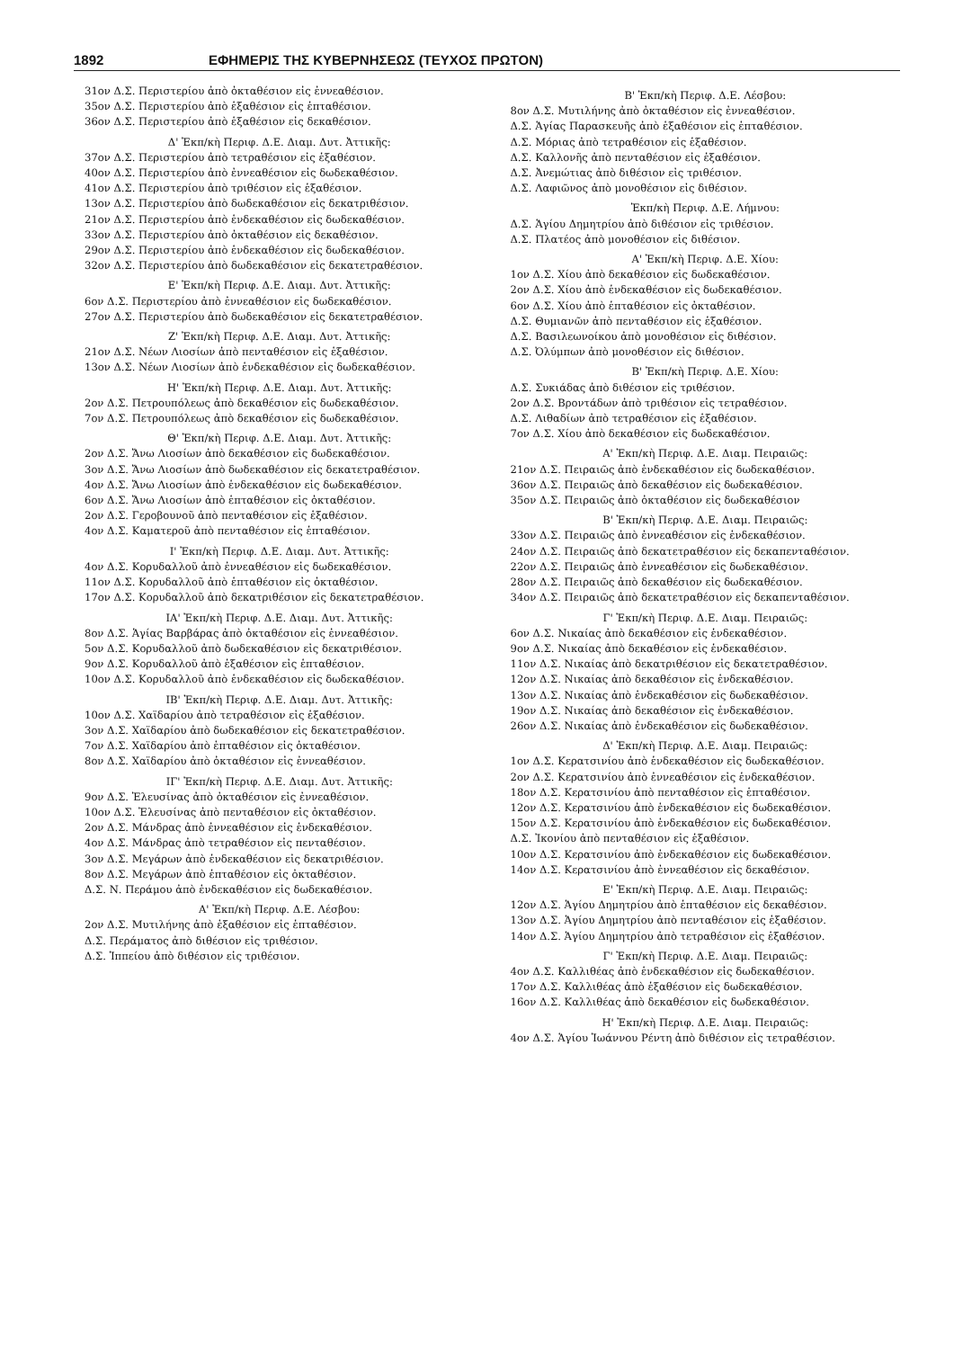1892 ΕΦΗΜΕΡΙΣ ΤΗΣ ΚΥΒΕΡΝΗΣΕΩΣ (ΤΕΥΧΟΣ ΠΡΩΤΟΝ)
31ον Δ.Σ. Περιστερίου ἀπὸ ὀκταθέσιον εἰς ἐννεαθέσιον.
35ον Δ.Σ. Περιστερίου ἀπὸ ἑξαθέσιον εἰς ἑπταθέσιον.
36ον Δ.Σ. Περιστερίου ἀπὸ ἑξαθέσιον εἰς δεκαθέσιον.
Δ' Ἐκπ/κὴ Περιφ. Δ.Ε. Διαμ. Δυτ. Ἀττικῆς:
37ον Δ.Σ. Περιστερίου ἀπὸ τετραθέσιον εἰς ἑξαθέσιον.
40ον Δ.Σ. Περιστερίου ἀπὸ ἐννεαθέσιον εἰς δωδεκαθέσιον.
41ον Δ.Σ. Περιστερίου ἀπὸ τριθέσιον εἰς ἑξαθέσιον.
13ον Δ.Σ. Περιστερίου ἀπὸ δωδεκαθέσιον εἰς δεκατριθέσιον.
21ον Δ.Σ. Περιστερίου ἀπὸ ἑνδεκαθέσιον εἰς δωδεκαθέσιον.
33ον Δ.Σ. Περιστερίου ἀπὸ ὀκταθέσιον εἰς δεκαθέσιον.
29ον Δ.Σ. Περιστερίου ἀπὸ ἑνδεκαθέσιον εἰς δωδεκαθέσιον.
32ον Δ.Σ. Περιστερίου ἀπὸ δωδεκαθέσιον εἰς δεκατετραθέσιον.
Ε' Ἐκπ/κὴ Περιφ. Δ.Ε. Διαμ. Δυτ. Ἀττικῆς:
6ον Δ.Σ. Περιστερίου ἀπὸ ἐννεαθέσιον εἰς δωδεκαθέσιον.
27ον Δ.Σ. Περιστερίου ἀπὸ δωδεκαθέσιον εἰς δεκατετραθέσιον.
Ζ' Ἐκπ/κὴ Περιφ. Δ.Ε. Διαμ. Δυτ. Ἀττικῆς:
21ον Δ.Σ. Νέων Λιοσίων ἀπὸ πενταθέσιον εἰς ἑξαθέσιον.
13ον Δ.Σ. Νέων Λιοσίων ἀπὸ ἑνδεκαθέσιον εἰς δωδεκαθέσιον.
Η' Ἐκπ/κὴ Περιφ. Δ.Ε. Διαμ. Δυτ. Ἀττικῆς:
2ον Δ.Σ. Πετρουπόλεως ἀπὸ δεκαθέσιον εἰς δωδεκαθέσιον.
7ον Δ.Σ. Πετρουπόλεως ἀπὸ δεκαθέσιον εἰς δωδεκαθέσιον.
Θ' Ἐκπ/κὴ Περιφ. Δ.Ε. Διαμ. Δυτ. Ἀττικῆς:
2ον Δ.Σ. Ἄνω Λιοσίων ἀπὸ δεκαθέσιον εἰς δωδεκαθέσιον.
3ον Δ.Σ. Ἄνω Λιοσίων ἀπὸ δωδεκαθέσιον εἰς δεκατετραθέσιον.
4ον Δ.Σ. Ἄνω Λιοσίων ἀπὸ ἑνδεκαθέσιον εἰς δωδεκαθέσιον.
6ον Δ.Σ. Ἄνω Λιοσίων ἀπὸ ἑπταθέσιον εἰς ὀκταθέσιον.
2ον Δ.Σ. Γεροβουνοῦ ἀπὸ πενταθέσιον εἰς ἑξαθέσιον.
4ον Δ.Σ. Καματεροῦ ἀπὸ πενταθέσιον εἰς ἑπταθέσιον.
Ι' Ἐκπ/κὴ Περιφ. Δ.Ε. Διαμ. Δυτ. Ἀττικῆς:
4ον Δ.Σ. Κορυδαλλοῦ ἀπὸ ἐννεαθέσιον εἰς δωδεκαθέσιον.
11ον Δ.Σ. Κορυδαλλοῦ ἀπὸ ἑπταθέσιον εἰς ὀκταθέσιον.
17ον Δ.Σ. Κορυδαλλοῦ ἀπὸ δεκατριθέσιον εἰς δεκατετραθέσιον.
ΙΑ' Ἐκπ/κὴ Περιφ. Δ.Ε. Διαμ. Δυτ. Ἀττικῆς:
8ον Δ.Σ. Ἁγίας Βαρβάρας ἀπὸ ὀκταθέσιον εἰς ἐννεαθέσιον.
5ον Δ.Σ. Κορυδαλλοῦ ἀπὸ δωδεκαθέσιον εἰς δεκατριθέσιον.
9ον Δ.Σ. Κορυδαλλοῦ ἀπὸ ἑξαθέσιον εἰς ἑπταθέσιον.
10ον Δ.Σ. Κορυδαλλοῦ ἀπὸ ἑνδεκαθέσιον εἰς δωδεκαθέσιον.
ΙΒ' Ἐκπ/κὴ Περιφ. Δ.Ε. Διαμ. Δυτ. Ἀττικῆς:
10ον Δ.Σ. Χαϊδαρίου ἀπὸ τετραθέσιον εἰς ἑξαθέσιον.
3ον Δ.Σ. Χαϊδαρίου ἀπὸ δωδεκαθέσιον εἰς δεκατετραθέσιον.
7ον Δ.Σ. Χαϊδαρίου ἀπὸ ἑπταθέσιον εἰς ὀκταθέσιον.
8ον Δ.Σ. Χαϊδαρίου ἀπὸ ὀκταθέσιον εἰς ἐννεαθέσιον.
ΙΓ' Ἐκπ/κὴ Περιφ. Δ.Ε. Διαμ. Δυτ. Ἀττικῆς:
9ον Δ.Σ. Ἐλευσίνας ἀπὸ ὀκταθέσιον εἰς ἐννεαθέσιον.
10ον Δ.Σ. Ἐλευσίνας ἀπὸ πενταθέσιον εἰς ὀκταθέσιον.
2ον Δ.Σ. Μάνδρας ἀπὸ ἐννεαθέσιον εἰς ἑνδεκαθέσιον.
4ον Δ.Σ. Μάνδρας ἀπὸ τετραθέσιον εἰς πενταθέσιον.
3ον Δ.Σ. Μεγάρων ἀπὸ ἑνδεκαθέσιον εἰς δεκατριθέσιον.
8ον Δ.Σ. Μεγάρων ἀπὸ ἑπταθέσιον εἰς ὀκταθέσιον.
Δ.Σ. Ν. Περάμου ἀπὸ ἑνδεκαθέσιον εἰς δωδεκαθέσιον.
Α' Ἐκπ/κὴ Περιφ. Δ.Ε. Λέσβου:
2ον Δ.Σ. Μυτιλήνης ἀπὸ ἑξαθέσιον εἰς ἑπταθέσιον.
Δ.Σ. Περάματος ἀπὸ διθέσιον εἰς τριθέσιον.
Δ.Σ. Ἱππείου ἀπὸ διθέσιον εἰς τριθέσιον.
Β' Ἐκπ/κὴ Περιφ. Δ.Ε. Λέσβου:
8ον Δ.Σ. Μυτιλήνης ἀπὸ ὀκταθέσιον εἰς ἐννεαθέσιον.
Δ.Σ. Ἁγίας Παρασκευῆς ἀπὸ ἑξαθέσιον εἰς ἑπταθέσιον.
Δ.Σ. Μόριας ἀπὸ τετραθέσιον εἰς ἑξαθέσιον.
Δ.Σ. Καλλονῆς ἀπὸ πενταθέσιον εἰς ἑξαθέσιον.
Δ.Σ. Ἀνεμώτιας ἀπὸ διθέσιον εἰς τριθέσιον.
Δ.Σ. Λαφιῶνος ἀπὸ μονοθέσιον εἰς διθέσιον.
Ἐκπ/κὴ Περιφ. Δ.Ε. Λήμνου:
Δ.Σ. Ἁγίου Δημητρίου ἀπὸ διθέσιον εἰς τριθέσιον.
Δ.Σ. Πλατέος ἀπὸ μονοθέσιον εἰς διθέσιον.
Α' Ἐκπ/κὴ Περιφ. Δ.Ε. Χίου:
1ον Δ.Σ. Χίου ἀπὸ δεκαθέσιον εἰς δωδεκαθέσιον.
2ον Δ.Σ. Χίου ἀπὸ ἑνδεκαθέσιον εἰς δωδεκαθέσιον.
6ον Δ.Σ. Χίου ἀπὸ ἑπταθέσιον εἰς ὀκταθέσιον.
Δ.Σ. Θυμιανῶν ἀπὸ πενταθέσιον εἰς ἑξαθέσιον.
Δ.Σ. Βασιλεωνοίκου ἀπὸ μονοθέσιον εἰς διθέσιον.
Δ.Σ. Ὀλύμπων ἀπὸ μονοθέσιον εἰς διθέσιον.
Β' Ἐκπ/κὴ Περιφ. Δ.Ε. Χίου:
Δ.Σ. Συκιάδας ἀπὸ διθέσιον εἰς τριθέσιον.
2ον Δ.Σ. Βροντάδων ἀπὸ τριθέσιον εἰς τετραθέσιον.
Δ.Σ. Λιθαδίων ἀπὸ τετραθέσιον εἰς ἑξαθέσιον.
7ον Δ.Σ. Χίου ἀπὸ δεκαθέσιον εἰς δωδεκαθέσιον.
Α' Ἐκπ/κὴ Περιφ. Δ.Ε. Διαμ. Πειραιῶς:
21ον Δ.Σ. Πειραιῶς ἀπὸ ἑνδεκαθέσιον εἰς δωδεκαθέσιον.
36ον Δ.Σ. Πειραιῶς ἀπὸ δεκαθέσιον εἰς δωδεκαθέσιον.
35ον Δ.Σ. Πειραιῶς ἀπὸ ὀκταθέσιον εἰς δωδεκαθέσιον
Β' Ἐκπ/κὴ Περιφ. Δ.Ε. Διαμ. Πειραιῶς:
33ον Δ.Σ. Πειραιῶς ἀπὸ ἐννεαθέσιον εἰς ἑνδεκαθέσιον.
24ον Δ.Σ. Πειραιῶς ἀπὸ δεκατετραθέσιον εἰς δεκαπενταθέσιον.
22ον Δ.Σ. Πειραιῶς ἀπὸ ἐννεαθέσιον εἰς δωδεκαθέσιον.
28ον Δ.Σ. Πειραιῶς ἀπὸ δεκαθέσιον εἰς δωδεκαθέσιον.
34ον Δ.Σ. Πειραιῶς ἀπὸ δεκατετραθέσιον εἰς δεκαπενταθέσιον.
Γ' Ἐκπ/κὴ Περιφ. Δ.Ε. Διαμ. Πειραιῶς:
6ον Δ.Σ. Νικαίας ἀπὸ δεκαθέσιον εἰς ἑνδεκαθέσιον.
9ον Δ.Σ. Νικαίας ἀπὸ δεκαθέσιον εἰς ἑνδεκαθέσιον.
11ον Δ.Σ. Νικαίας ἀπὸ δεκατριθέσιον εἰς δεκατετραθέσιον.
12ον Δ.Σ. Νικαίας ἀπὸ δεκαθέσιον εἰς ἑνδεκαθέσιον.
13ον Δ.Σ. Νικαίας ἀπὸ ἑνδεκαθέσιον εἰς δωδεκαθέσιον.
19ον Δ.Σ. Νικαίας ἀπὸ δεκαθέσιον εἰς ἑνδεκαθέσιον.
26ον Δ.Σ. Νικαίας ἀπὸ ἑνδεκαθέσιον εἰς δωδεκαθέσιον.
Δ' Ἐκπ/κὴ Περιφ. Δ.Ε. Διαμ. Πειραιῶς:
1ον Δ.Σ. Κερατσινίου ἀπὸ ἑνδεκαθέσιον εἰς δωδεκαθέσιον.
2ον Δ.Σ. Κερατσινίου ἀπὸ ἐννεαθέσιον εἰς ἑνδεκαθέσιον.
18ον Δ.Σ. Κερατσινίου ἀπὸ πενταθέσιον εἰς ἑπταθέσιον.
12ον Δ.Σ. Κερατσινίου ἀπὸ ἑνδεκαθέσιον εἰς δωδεκαθέσιον.
15ον Δ.Σ. Κερατσινίου ἀπὸ ἑνδεκαθέσιον εἰς δωδεκαθέσιον.
Δ.Σ. Ἰκονίου ἀπὸ πενταθέσιον εἰς ἑξαθέσιον.
10ον Δ.Σ. Κερατσινίου ἀπὸ ἑνδεκαθέσιον εἰς δωδεκαθέσιον.
14ον Δ.Σ. Κερατσινίου ἀπὸ ἐννεαθέσιον εἰς δεκαθέσιον.
Ε' Ἐκπ/κὴ Περιφ. Δ.Ε. Διαμ. Πειραιῶς:
12ον Δ.Σ. Ἁγίου Δημητρίου ἀπὸ ἑπταθέσιον εἰς δεκαθέσιον.
13ον Δ.Σ. Ἁγίου Δημητρίου ἀπὸ πενταθέσιον εἰς ἑξαθέσιον.
14ον Δ.Σ. Ἁγίου Δημητρίου ἀπὸ τετραθέσιον εἰς ἑξαθέσιον.
Γ' Ἐκπ/κὴ Περιφ. Δ.Ε. Διαμ. Πειραιῶς:
4ον Δ.Σ. Καλλιθέας ἀπὸ ἑνδεκαθέσιον εἰς δωδεκαθέσιον.
17ον Δ.Σ. Καλλιθέας ἀπὸ ἑξαθέσιον εἰς δωδεκαθέσιον.
16ον Δ.Σ. Καλλιθέας ἀπὸ δεκαθέσιον εἰς δωδεκαθέσιον.
Η' Ἐκπ/κὴ Περιφ. Δ.Ε. Διαμ. Πειραιῶς:
4ον Δ.Σ. Ἁγίου Ἰωάννου Ρέντη ἀπὸ διθέσιον εἰς τετραθέσιον.